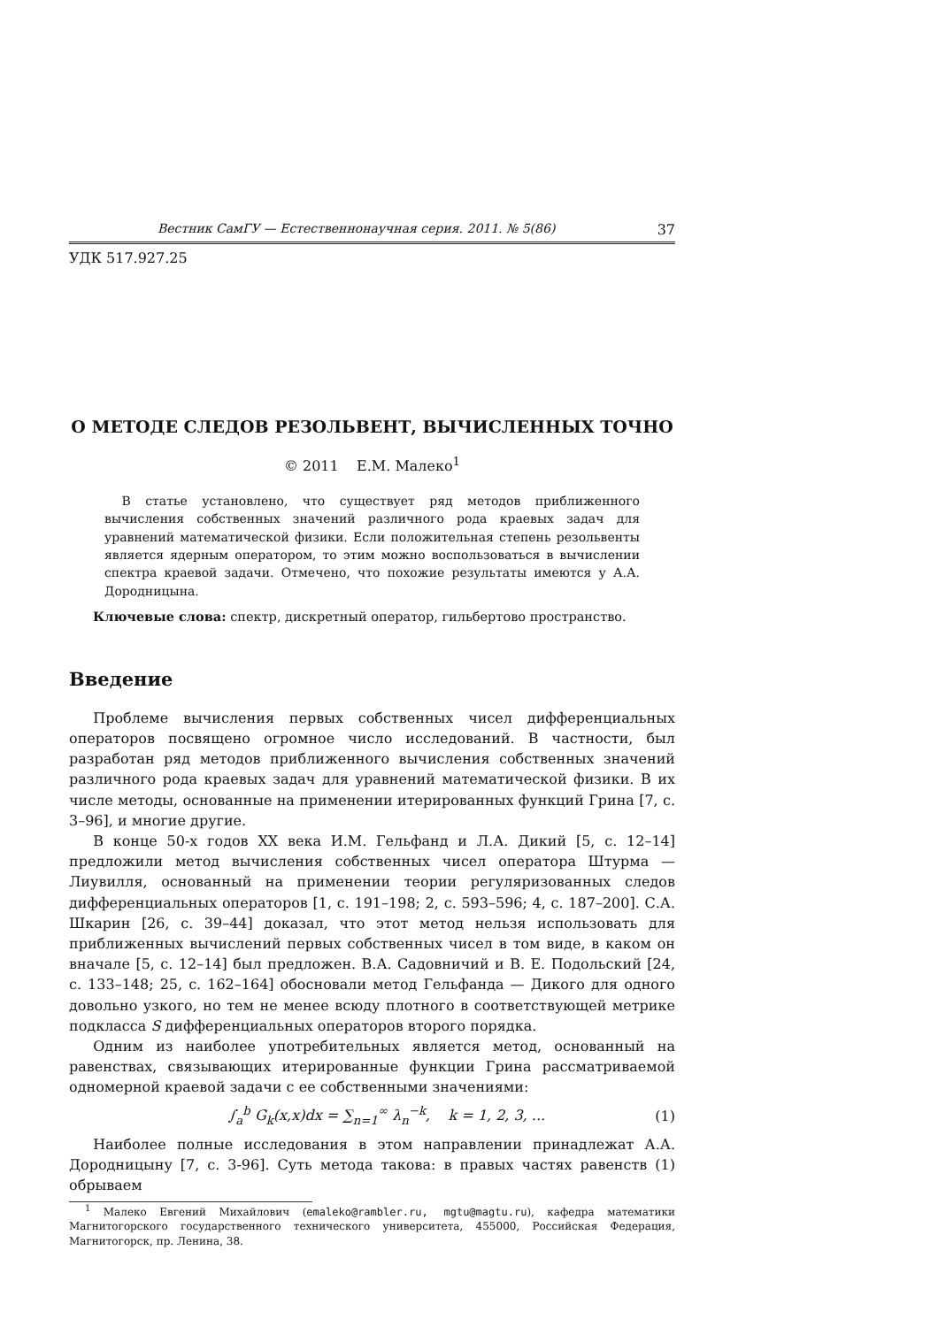Вестник СамГУ — Естественнонаучная серия. 2011. № 5(86) 37
УДК 517.927.25
О МЕТОДЕ СЛЕДОВ РЕЗОЛЬВЕНТ, ВЫЧИСЛЕННЫХ ТОЧНО
© 2011 Е.М. Малеко<sup>1</sup>
В статье установлено, что существует ряд методов приближенного вычисления собственных значений различного рода краевых задач для уравнений математической физики. Если положительная степень резольвенты является ядерным оператором, то этим можно воспользоваться в вычислении спектра краевой задачи. Отмечено, что похожие результаты имеются у А.А. Дородницына.
Ключевые слова: спектр, дискретный оператор, гильбертово пространство.
Введение
Проблеме вычисления первых собственных чисел дифференциальных операторов посвящено огромное число исследований. В частности, был разработан ряд методов приближенного вычисления собственных значений различного рода краевых задач для уравнений математической физики. В их числе методы, основанные на применении итерированных функций Грина [7, с. 3–96], и многие другие.
В конце 50-х годов XX века И.М. Гельфанд и Л.А. Дикий [5, с. 12–14] предложили метод вычисления собственных чисел оператора Штурма — Лиувилля, основанный на применении теории регуляризованных следов дифференциальных операторов [1, с. 191–198; 2, с. 593–596; 4, с. 187–200]. С.А. Шкарин [26, с. 39–44] доказал, что этот метод нельзя использовать для приближенных вычислений первых собственных чисел в том виде, в каком он вначале [5, с. 12–14] был предложен. В.А. Садовничий и В. Е. Подольский [24, с. 133–148; 25, с. 162–164] обосновали метод Гельфанда — Дикого для одного довольно узкого, но тем не менее всюду плотного в соответствующей метрике подкласса S дифференциальных операторов второго порядка.
Одним из наиболее употребительных является метод, основанный на равенствах, связывающих итерированные функции Грина рассматриваемой одномерной краевой задачи с ее собственными значениями:
∫<sub>a</sub><sup>b</sup> G<sub>k</sub>(x,x)dx = ∑<sub>n=1</sub><sup>∞</sup> λ<sub>n</sub><sup>−k</sup>, k = 1, 2, 3, ... (1)
Наиболее полные исследования в этом направлении принадлежат А.А. Дородницыну [7, с. 3-96]. Суть метода такова: в правых частях равенств (1) обрываем
<sup>1</sup> Малеко Евгений Михайлович (emaleko@rambler.ru, mgtu@magtu.ru), кафедра математики Магнитогорского государственного технического университета, 455000, Российская Федерация, Магнитогорск, пр. Ленина, 38.